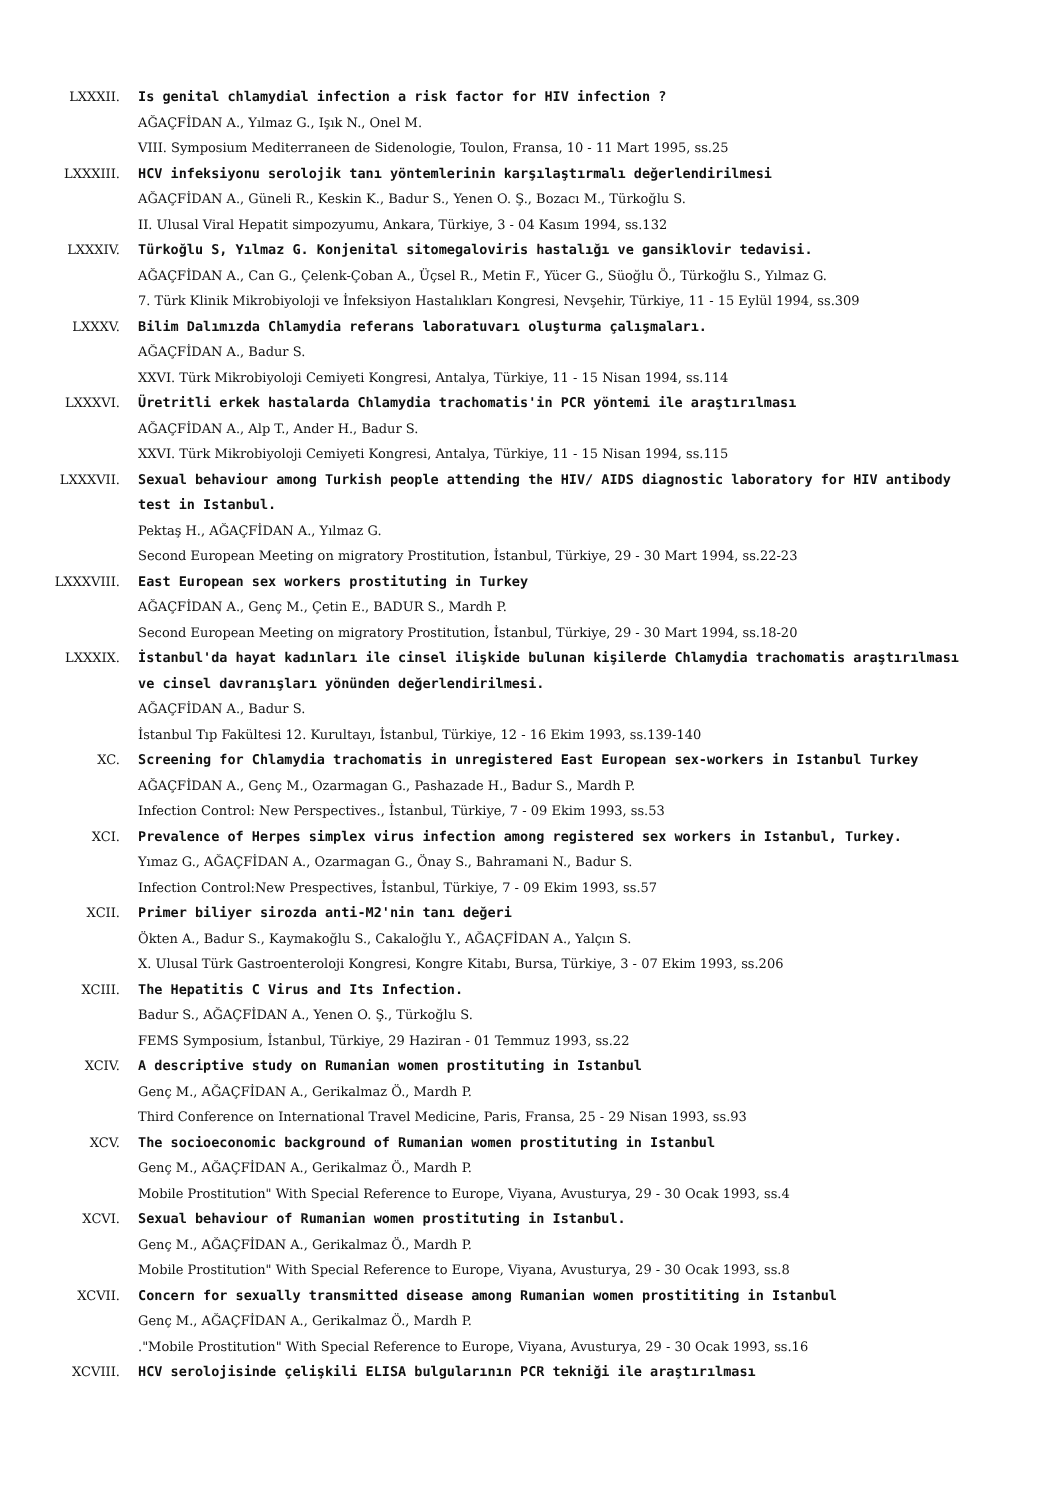LXXXII. Is genital chlamydial infection a risk factor for HIV infection ?
AĞAÇFİDAN A., Yılmaz G., Işık N., Onel M.
VIII. Symposium Mediterraneen de Sidenologie, Toulon, Fransa, 10 - 11 Mart 1995, ss.25
LXXXIII. HCV infeksiyonu serolojik tanı yöntemlerinin karşılaştırmalı değerlendirilmesi
AĞAÇFİDAN A., Güneli R., Keskin K., Badur S., Yenen O. Ş., Bozacı M., Türkoğlu S.
II. Ulusal Viral Hepatit simpozyumu, Ankara, Türkiye, 3 - 04 Kasım 1994, ss.132
LXXXIV. Türkoğlu S, Yılmaz G. Konjenital sitomegaloviris hastalığı ve gansiklovir tedavisi.
AĞAÇFİDAN A., Can G., Çelenk-Çoban A., Üçsel R., Metin F., Yücer G., Süoğlu Ö., Türkoğlu S., Yılmaz G.
7. Türk Klinik Mikrobiyoloji ve İnfeksiyon Hastalıkları Kongresi, Nevşehir, Türkiye, 11 - 15 Eylül 1994, ss.309
LXXXV. Bilim Dalımızda Chlamydia referans laboratuvarı oluşturma çalışmaları.
AĞAÇFİDAN A., Badur S.
XXVI. Türk Mikrobiyoloji Cemiyeti Kongresi, Antalya, Türkiye, 11 - 15 Nisan 1994, ss.114
LXXXVI. Üretritli erkek hastalarda Chlamydia trachomatis'in PCR yöntemi ile araştırılması
AĞAÇFİDAN A., Alp T., Ander H., Badur S.
XXVI. Türk Mikrobiyoloji Cemiyeti Kongresi, Antalya, Türkiye, 11 - 15 Nisan 1994, ss.115
LXXXVII. Sexual behaviour among Turkish people attending the HIV/ AIDS diagnostic laboratory for HIV antibody test in Istanbul.
Pektaş H., AĞAÇFİDAN A., Yılmaz G.
Second European Meeting on migratory Prostitution, İstanbul, Türkiye, 29 - 30 Mart 1994, ss.22-23
LXXXVIII. East European sex workers prostituting in Turkey
AĞAÇFİDAN A., Genç M., Çetin E., BADUR S., Mardh P.
Second European Meeting on migratory Prostitution, İstanbul, Türkiye, 29 - 30 Mart 1994, ss.18-20
LXXXIX. İstanbul'da hayat kadınları ile cinsel ilişkide bulunan kişilerde Chlamydia trachomatis araştırılması ve cinsel davranışları yönünden değerlendirilmesi.
AĞAÇFİDAN A., Badur S.
İstanbul Tıp Fakültesi 12. Kurultayı, İstanbul, Türkiye, 12 - 16 Ekim 1993, ss.139-140
XC. Screening for Chlamydia trachomatis in unregistered East European sex-workers in Istanbul Turkey
AĞAÇFİDAN A., Genç M., Ozarmagan G., Pashazade H., Badur S., Mardh P.
Infection Control: New Perspectives., İstanbul, Türkiye, 7 - 09 Ekim 1993, ss.53
XCI. Prevalence of Herpes simplex virus infection among registered sex workers in Istanbul, Turkey.
Yımaz G., AĞAÇFİDAN A., Ozarmagan G., Önay S., Bahramani N., Badur S.
Infection Control:New Prespectives, İstanbul, Türkiye, 7 - 09 Ekim 1993, ss.57
XCII. Primer biliyer sirozda anti-M2'nin tanı değeri
Ökten A., Badur S., Kaymakoğlu S., Cakaloğlu Y., AĞAÇFİDAN A., Yalçın S.
X. Ulusal Türk Gastroenteroloji Kongresi, Kongre Kitabı, Bursa, Türkiye, 3 - 07 Ekim 1993, ss.206
XCIII. The Hepatitis C Virus and Its Infection.
Badur S., AĞAÇFİDAN A., Yenen O. Ş., Türkoğlu S.
FEMS Symposium, İstanbul, Türkiye, 29 Haziran - 01 Temmuz 1993, ss.22
XCIV. A descriptive study on Rumanian women prostituting in Istanbul
Genç M., AĞAÇFİDAN A., Gerikalmaz Ö., Mardh P.
Third Conference on International Travel Medicine, Paris, Fransa, 25 - 29 Nisan 1993, ss.93
XCV. The socioeconomic background of Rumanian women prostituting in Istanbul
Genç M., AĞAÇFİDAN A., Gerikalmaz Ö., Mardh P.
Mobile Prostitution" With Special Reference to Europe, Viyana, Avusturya, 29 - 30 Ocak 1993, ss.4
XCVI. Sexual behaviour of Rumanian women prostituting in Istanbul.
Genç M., AĞAÇFİDAN A., Gerikalmaz Ö., Mardh P.
Mobile Prostitution" With Special Reference to Europe, Viyana, Avusturya, 29 - 30 Ocak 1993, ss.8
XCVII. Concern for sexually transmitted disease among Rumanian women prostititing in Istanbul
Genç M., AĞAÇFİDAN A., Gerikalmaz Ö., Mardh P.
."Mobile Prostitution" With Special Reference to Europe, Viyana, Avusturya, 29 - 30 Ocak 1993, ss.16
XCVIII. HCV serolojisinde çelişkili ELISA bulgularının PCR tekniği ile araştırılması